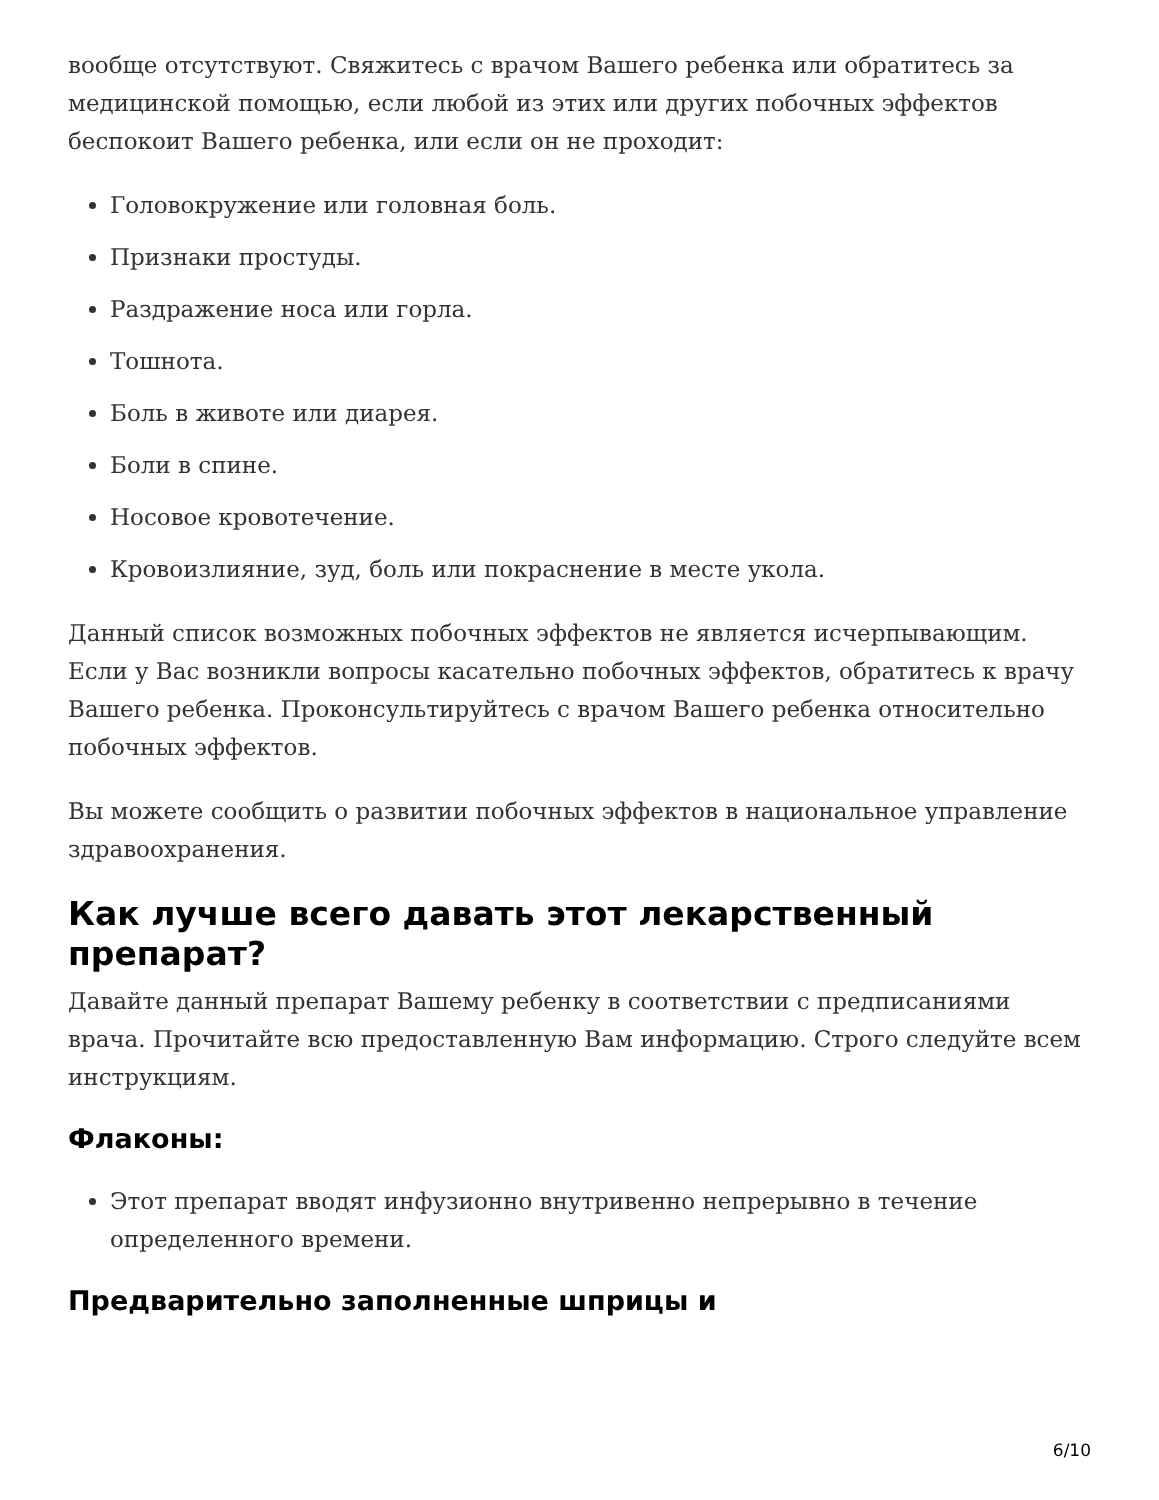вообще отсутствуют. Свяжитесь с врачом Вашего ребенка или обратитесь за медицинской помощью, если любой из этих или других побочных эффектов беспокоит Вашего ребенка, или если он не проходит:
Головокружение или головная боль.
Признаки простуды.
Раздражение носа или горла.
Тошнота.
Боль в животе или диарея.
Боли в спине.
Носовое кровотечение.
Кровоизлияние, зуд, боль или покраснение в месте укола.
Данный список возможных побочных эффектов не является исчерпывающим. Если у Вас возникли вопросы касательно побочных эффектов, обратитесь к врачу Вашего ребенка. Проконсультируйтесь с врачом Вашего ребенка относительно побочных эффектов.
Вы можете сообщить о развитии побочных эффектов в национальное управление здравоохранения.
Как лучше всего давать этот лекарственный препарат?
Давайте данный препарат Вашему ребенку в соответствии с предписаниями врача. Прочитайте всю предоставленную Вам информацию. Строго следуйте всем инструкциям.
Флаконы:
Этот препарат вводят инфузионно внутривенно непрерывно в течение определенного времени.
Предварительно заполненные шприцы и
6/10